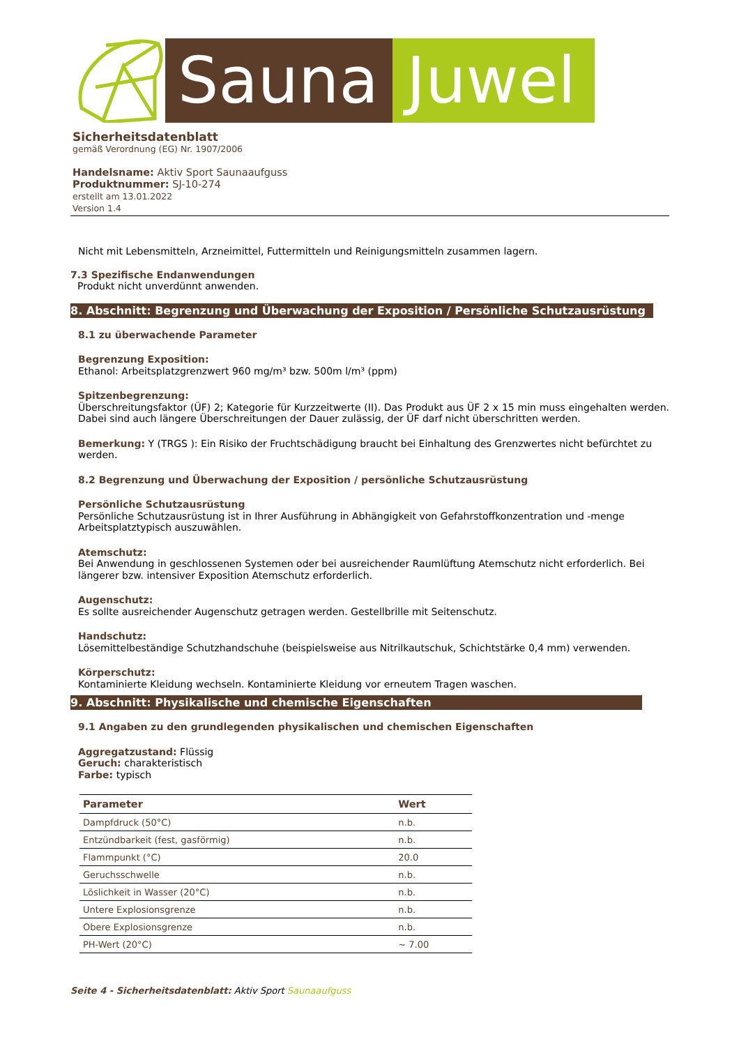Sauna Juwel
Sicherheitsdatenblatt
gemäß Verordnung (EG) Nr. 1907/2006
Handelsname: Aktiv Sport Saunaaufguss
Produktnummer: SJ-10-274
erstellt am 13.01.2022
Version 1.4
Nicht mit Lebensmitteln, Arzneimittel, Futtermitteln und Reinigungsmitteln zusammen lagern.
7.3 Spezifische Endanwendungen
Produkt nicht unverdünnt anwenden.
8. Abschnitt: Begrenzung und Überwachung der Exposition / Persönliche Schutzausrüstung
8.1 zu überwachende Parameter
Begrenzung Exposition:
Ethanol: Arbeitsplatzgrenzwert 960 mg/m³ bzw. 500m l/m³ (ppm)
Spitzenbegrenzung:
Überschreitungsfaktor (ÜF) 2; Kategorie für Kurzzeitwerte (II). Das Produkt aus ÜF 2 x 15 min muss eingehalten werden. Dabei sind auch längere Überschreitungen der Dauer zulässig, der ÜF darf nicht überschritten werden.
Bemerkung: Y (TRGS ): Ein Risiko der Fruchtschädigung braucht bei Einhaltung des Grenzwertes nicht befürchtet zu werden.
8.2 Begrenzung und Überwachung der Exposition / persönliche Schutzausrüstung
Persönliche Schutzausrüstung
Persönliche Schutzausrüstung ist in Ihrer Ausführung in Abhängigkeit von Gefahrstoffkonzentration und -menge Arbeitsplatztypisch auszuwählen.
Atemschutz:
Bei Anwendung in geschlossenen Systemen oder bei ausreichender Raumlüftung Atemschutz nicht erforderlich. Bei längerer bzw. intensiver Exposition Atemschutz erforderlich.
Augenschutz:
Es sollte ausreichender Augenschutz getragen werden. Gestellbrille mit Seitenschutz.
Handschutz:
Lösemittelbeständige Schutzhandschuhe (beispielsweise aus Nitrilkautschuk, Schichtstärke 0,4 mm) verwenden.
Körperschutz:
Kontaminierte Kleidung wechseln. Kontaminierte Kleidung vor erneutem Tragen waschen.
9. Abschnitt: Physikalische und chemische Eigenschaften
9.1 Angaben zu den grundlegenden physikalischen und chemischen Eigenschaften
Aggregatzustand: Flüssig
Geruch: charakteristisch
Farbe: typisch
| Parameter | Wert |
| --- | --- |
| Dampfdruck (50°C) | n.b. |
| Entzündbarkeit (fest, gasförmig) | n.b. |
| Flammpunkt (°C) | 20.0 |
| Geruchsschwelle | n.b. |
| Löslichkeit in Wasser (20°C) | n.b. |
| Untere Explosionsgrenze | n.b. |
| Obere Explosionsgrenze | n.b. |
| PH-Wert (20°C) | ~ 7.00 |
Seite 4 - Sicherheitsdatenblatt: Aktiv Sport Saunaaufguss